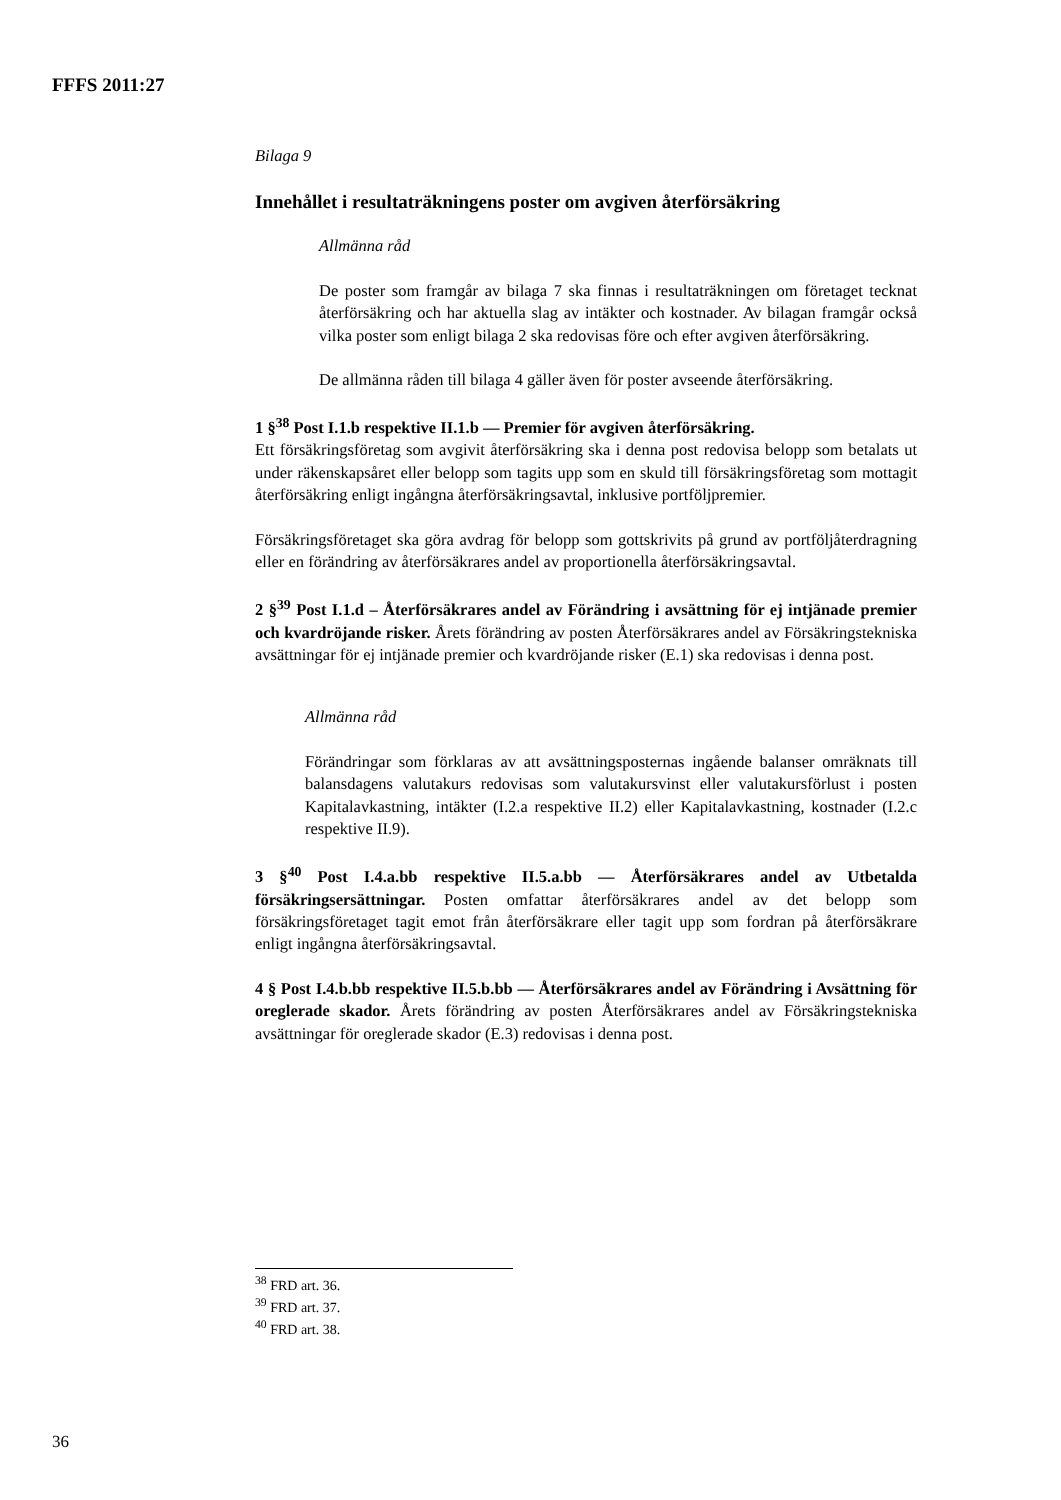FFFS 2011:27
Bilaga 9
Innehållet i resultaträkningens poster om avgiven återförsäkring
Allmänna råd
De poster som framgår av bilaga 7 ska finnas i resultaträkningen om företaget tecknat återförsäkring och har aktuella slag av intäkter och kostnader. Av bilagan framgår också vilka poster som enligt bilaga 2 ska redovisas före och efter avgiven återförsäkring.
De allmänna råden till bilaga 4 gäller även för poster avseende återförsäkring.
1 §<sup>38</sup> Post I.1.b respektive II.1.b — Premier för avgiven återförsäkring.
Ett försäkringsföretag som avgivit återförsäkring ska i denna post redovisa belopp som betalats ut under räkenskapsåret eller belopp som tagits upp som en skuld till försäkringsföretag som mottagit återförsäkring enligt ingångna återförsäkringsavtal, inklusive portföljpremier.
Försäkringsföretaget ska göra avdrag för belopp som gottskrivits på grund av portföljåterdragning eller en förändring av återförsäkrares andel av proportionella återförsäkringsavtal.
2 §<sup>39</sup> Post I.1.d – Återförsäkrares andel av Förändring i avsättning för ej intjänade premier och kvardröjande risker. Årets förändring av posten Återförsäkrares andel av Försäkringstekniska avsättningar för ej intjänade premier och kvardröjande risker (E.1) ska redovisas i denna post.
Allmänna råd
Förändringar som förklaras av att avsättningsposternas ingående balanser omräknats till balansdagens valutakurs redovisas som valutakursvinst eller valutakursförlust i posten Kapitalavkastning, intäkter (I.2.a respektive II.2) eller Kapitalavkastning, kostnader (I.2.c respektive II.9).
3 §<sup>40</sup> Post I.4.a.bb respektive II.5.a.bb — Återförsäkrares andel av Utbetalda försäkringsersättningar. Posten omfattar återförsäkrares andel av det belopp som försäkringsföretaget tagit emot från återförsäkrare eller tagit upp som fordran på återförsäkrare enligt ingångna återförsäkringsavtal.
4 § Post I.4.b.bb respektive II.5.b.bb — Återförsäkrares andel av Förändring i Avsättning för oreglerade skador. Årets förändring av posten Återförsäkrares andel av Försäkringstekniska avsättningar för oreglerade skador (E.3) redovisas i denna post.
<sup>38</sup> FRD art. 36.
<sup>39</sup> FRD art. 37.
<sup>40</sup> FRD art. 38.
36